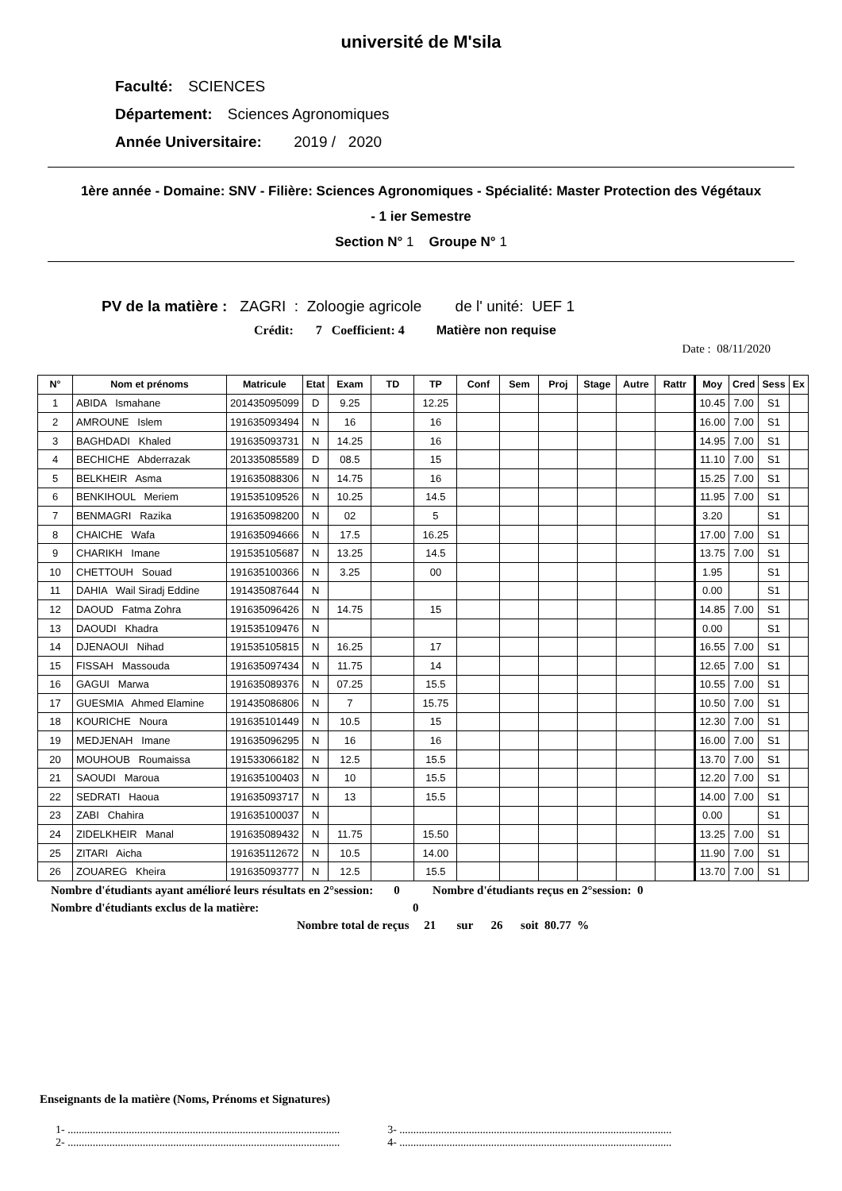université de M'sila
Faculté: SCIENCES
Département: Sciences Agronomiques
Année Universitaire: 2019 / 2020
1ère année - Domaine: SNV - Filière: Sciences Agronomiques - Spécialité: Master Protection des Végétaux
- 1 ier Semestre
Section N° 1 Groupe N° 1
PV de la matière : ZAGRI : Zoloogie agricole de l' unité: UEF 1
Crédit: 7 Coefficient: 4 Matière non requise
Date : 08/11/2020
| N° | Nom et prénoms | Matricule | Etat | Exam | TD | TP | Conf | Sem | Proj | Stage | Autre | Rattr | Moy | Cred | Sess | Ex |
| --- | --- | --- | --- | --- | --- | --- | --- | --- | --- | --- | --- | --- | --- | --- | --- | --- |
| 1 | ABIDA Ismahane | 201435095099 | D | 9.25 | | 12.25 | | | | | | | 10.45 | 7.00 | S1 | |
| 2 | AMROUNE Islem | 191635093494 | N | 16 | | 16 | | | | | | | 16.00 | 7.00 | S1 | |
| 3 | BAGHDADI Khaled | 191635093731 | N | 14.25 | | 16 | | | | | | | 14.95 | 7.00 | S1 | |
| 4 | BECHICHE Abderrazak | 201335085589 | D | 08.5 | | 15 | | | | | | | 11.10 | 7.00 | S1 | |
| 5 | BELKHEIR Asma | 191635088306 | N | 14.75 | | 16 | | | | | | | 15.25 | 7.00 | S1 | |
| 6 | BENKIHOUL Meriem | 191535109526 | N | 10.25 | | 14.5 | | | | | | | 11.95 | 7.00 | S1 | |
| 7 | BENMAGRI Razika | 191635098200 | N | 02 | | 5 | | | | | | | 3.20 | | S1 | |
| 8 | CHAICHE Wafa | 191635094666 | N | 17.5 | | 16.25 | | | | | | | 17.00 | 7.00 | S1 | |
| 9 | CHARIKH Imane | 191535105687 | N | 13.25 | | 14.5 | | | | | | | 13.75 | 7.00 | S1 | |
| 10 | CHETTOUH Souad | 191635100366 | N | 3.25 | | 00 | | | | | | | 1.95 | | S1 | |
| 11 | DAHIA Wail Siradj Eddine | 191435087644 | N | | | | | | | | | | 0.00 | | S1 | |
| 12 | DAOUD Fatma Zohra | 191635096426 | N | 14.75 | | 15 | | | | | | | 14.85 | 7.00 | S1 | |
| 13 | DAOUDI Khadra | 191535109476 | N | | | | | | | | | | 0.00 | | S1 | |
| 14 | DJENAOUI Nihad | 191535105815 | N | 16.25 | | 17 | | | | | | | 16.55 | 7.00 | S1 | |
| 15 | FISSAH Massouda | 191635097434 | N | 11.75 | | 14 | | | | | | | 12.65 | 7.00 | S1 | |
| 16 | GAGUI Marwa | 191635089376 | N | 07.25 | | 15.5 | | | | | | | 10.55 | 7.00 | S1 | |
| 17 | GUESMIA Ahmed Elamine | 191435086806 | N | 7 | | 15.75 | | | | | | | 10.50 | 7.00 | S1 | |
| 18 | KOURICHE Noura | 191635101449 | N | 10.5 | | 15 | | | | | | | 12.30 | 7.00 | S1 | |
| 19 | MEDJENAH Imane | 191635096295 | N | 16 | | 16 | | | | | | | 16.00 | 7.00 | S1 | |
| 20 | MOUHOUB Roumaissa | 191533066182 | N | 12.5 | | 15.5 | | | | | | | 13.70 | 7.00 | S1 | |
| 21 | SAOUDI Maroua | 191635100403 | N | 10 | | 15.5 | | | | | | | 12.20 | 7.00 | S1 | |
| 22 | SEDRATI Haoua | 191635093717 | N | 13 | | 15.5 | | | | | | | 14.00 | 7.00 | S1 | |
| 23 | ZABI Chahira | 191635100037 | N | | | | | | | | | | 0.00 | | S1 | |
| 24 | ZIDELKHEIR Manal | 191635089432 | N | 11.75 | | 15.50 | | | | | | | 13.25 | 7.00 | S1 | |
| 25 | ZITARI Aicha | 191635112672 | N | 10.5 | | 14.00 | | | | | | | 11.90 | 7.00 | S1 | |
| 26 | ZOUAREG Kheira | 191635093777 | N | 12.5 | | 15.5 | | | | | | | 13.70 | 7.00 | S1 | |
Nombre d'étudiants ayant amélioré leurs résultats en 2°session: 0 Nombre d'étudiants reçus en 2°session: 0
Nombre d'étudiants exclus de la matière: 0
Nombre total de reçus 21 sur 26 soit 80.77 %
Enseignants de la matière (Noms, Prénoms et Signatures)
1- ..................................................................................................
2- ..................................................................................................
3- ..................................................................................................
4- ..................................................................................................